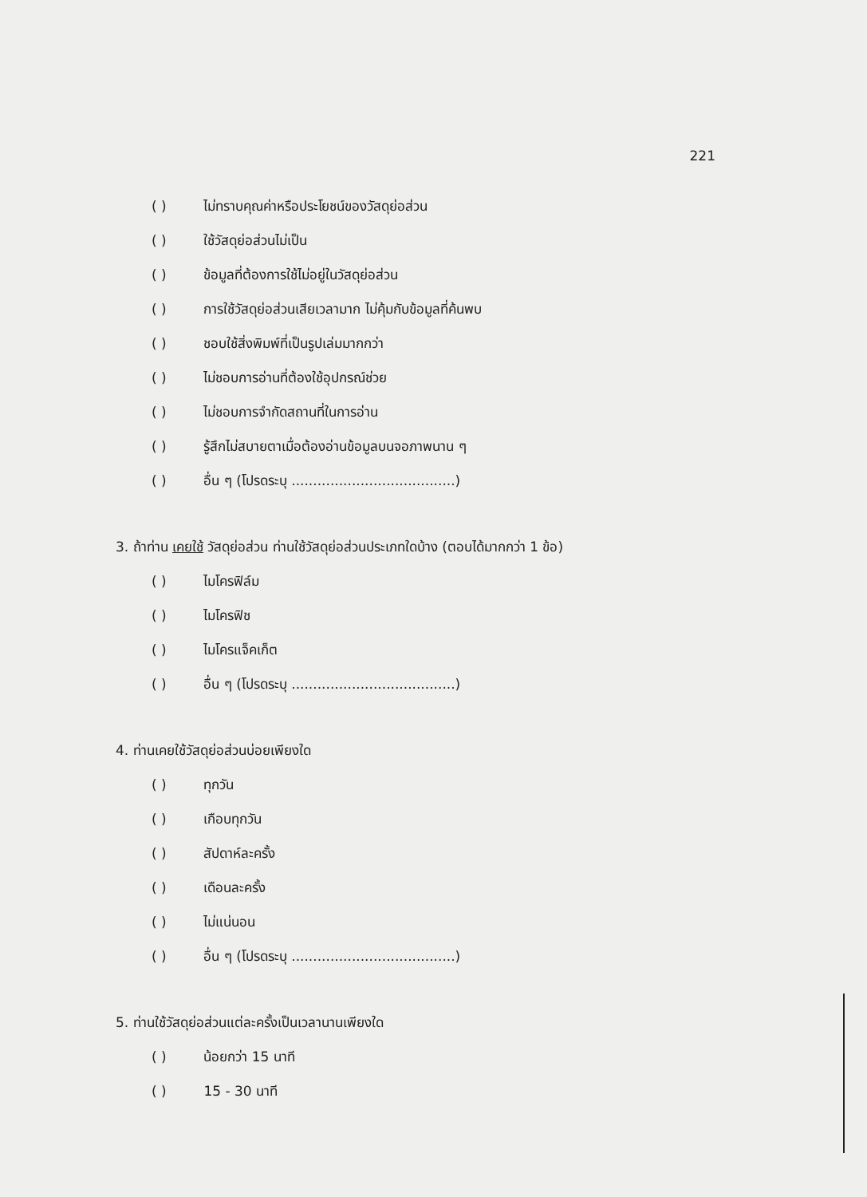221
( ) ไม่ทราบคุณค่าหรือประโยชน์ของวัสดุย่อส่วน
( ) ใช้วัสดุย่อส่วนไม่เป็น
( ) ข้อมูลที่ต้องการใช้ไม่อยู่ในวัสดุย่อส่วน
( ) การใช้วัสดุย่อส่วนเสียเวลามาก ไม่คุ้มกับข้อมูลที่ค้นพบ
( ) ชอบใช้สิ่งพิมพ์ที่เป็นรูปเล่มมากกว่า
( ) ไม่ชอบการอ่านที่ต้องใช้อุปกรณ์ช่วย
( ) ไม่ชอบการจำกัดสถานที่ในการอ่าน
( ) รู้สึกไม่สบายตาเมื่อต้องอ่านข้อมูลบนจอภาพนาน ๆ
( ) อื่น ๆ (โปรดระบุ ......................................)
3. ถ้าท่าน เคยใช้ วัสดุย่อส่วน ท่านใช้วัสดุย่อส่วนประเภทใดบ้าง (ตอบได้มากกว่า 1 ข้อ)
( ) ไมโครฟิล์ม
( ) ไมโครฟิช
( ) ไมโครแจ็คเก็ต
( ) อื่น ๆ (โปรดระบุ ......................................)
4. ท่านเคยใช้วัสดุย่อส่วนบ่อยเพียงใด
( ) ทุกวัน
( ) เกือบทุกวัน
( ) สัปดาห์ละครั้ง
( ) เดือนละครั้ง
( ) ไม่แน่นอน
( ) อื่น ๆ (โปรดระบุ ......................................)
5. ท่านใช้วัสดุย่อส่วนแต่ละครั้งเป็นเวลานานเพียงใด
( ) น้อยกว่า 15 นาที
( ) 15 - 30 นาที